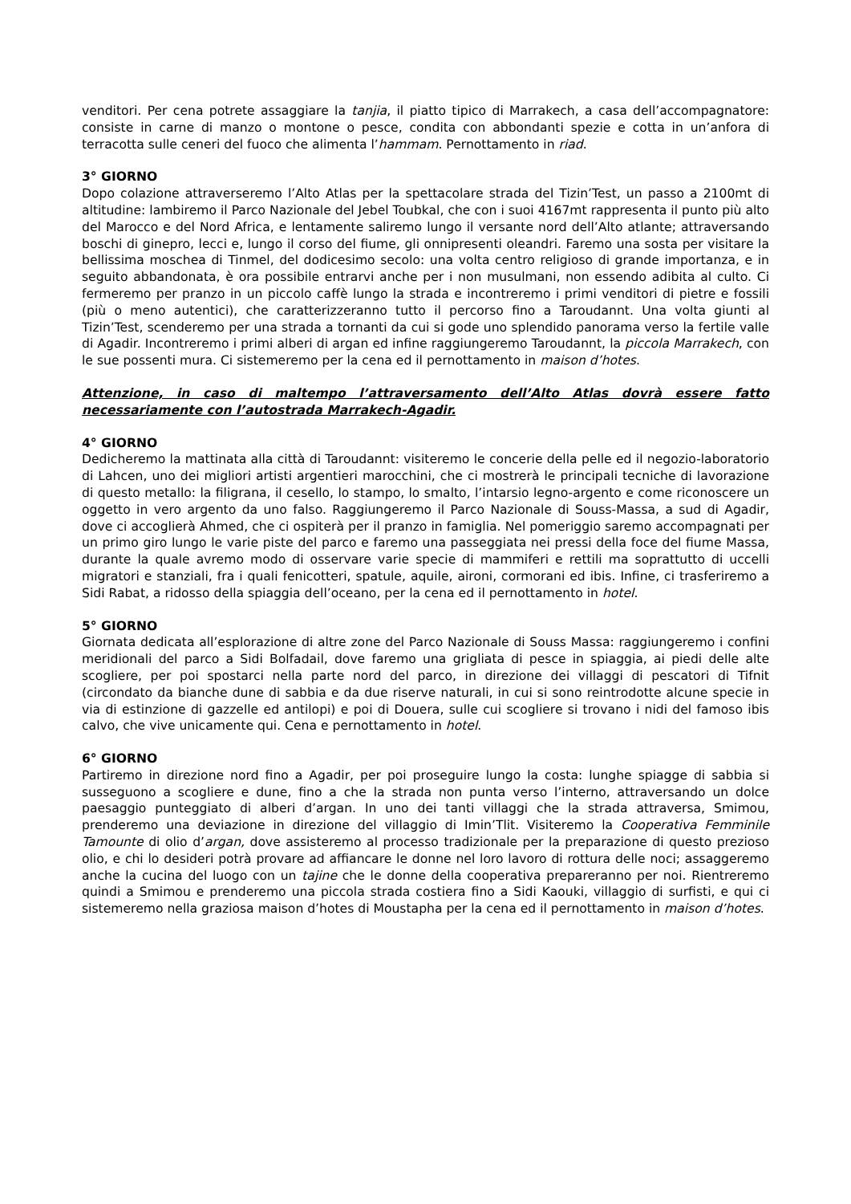venditori. Per cena potrete assaggiare la tanjia, il piatto tipico di Marrakech, a casa dell’accompagnatore: consiste in carne di manzo o montone o pesce, condita con abbondanti spezie e cotta in un’anfora di terracotta sulle ceneri del fuoco che alimenta l’hammam. Pernottamento in riad.
3° GIORNO
Dopo colazione attraverseremo l’Alto Atlas per la spettacolare strada del Tizin’Test, un passo a 2100mt di altitudine: lambiremo il Parco Nazionale del Jebel Toubkal, che con i suoi 4167mt rappresenta il punto più alto del Marocco e del Nord Africa, e lentamente saliremo lungo il versante nord dell’Alto atlante; attraversando boschi di ginepro, lecci e, lungo il corso del fiume, gli onnipresenti oleandri. Faremo una sosta per visitare la bellissima moschea di Tinmel, del dodicesimo secolo: una volta centro religioso di grande importanza, e in seguito abbandonata, è ora possibile entrarvi anche per i non musulmani, non essendo adibita al culto. Ci fermeremo per pranzo in un piccolo caffè lungo la strada e incontreremo i primi venditori di pietre e fossili (più o meno autentici), che caratterizzeranno tutto il percorso fino a Taroudannt. Una volta giunti al Tizin’Test, scenderemo per una strada a tornanti da cui si gode uno splendido panorama verso la fertile valle di Agadir. Incontreremo i primi alberi di argan ed infine raggiungeremo Taroudannt, la piccola Marrakech, con le sue possenti mura. Ci sistemeremo per la cena ed il pernottamento in maison d’hotes.
Attenzione, in caso di maltempo l’attraversamento dell’Alto Atlas dovrà essere fatto necessariamente con l’autostrada Marrakech-Agadir.
4° GIORNO
Dedicheremo la mattinata alla città di Taroudannt: visiteremo le concerie della pelle ed il negozio-laboratorio di Lahcen, uno dei migliori artisti argentieri marocchini, che ci mostrerà le principali tecniche di lavorazione di questo metallo: la filigrana, il cesello, lo stampo, lo smalto, l’intarsio legno-argento e come riconoscere un oggetto in vero argento da uno falso. Raggiungeremo il Parco Nazionale di Souss-Massa, a sud di Agadir, dove ci accoglierà Ahmed, che ci ospiterà per il pranzo in famiglia. Nel pomeriggio saremo accompagnati per un primo giro lungo le varie piste del parco e faremo una passeggiata nei pressi della foce del fiume Massa, durante la quale avremo modo di osservare varie specie di mammiferi e rettili ma soprattutto di uccelli migratori e stanziali, fra i quali fenicotteri, spatule, aquile, aironi, cormorani ed ibis. Infine, ci trasferiremo a Sidi Rabat, a ridosso della spiaggia dell’oceano, per la cena ed il pernottamento in hotel.
5° GIORNO
Giornata dedicata all’esplorazione di altre zone del Parco Nazionale di Souss Massa: raggiungeremo i confini meridionali del parco a Sidi Bolfadail, dove faremo una grigliata di pesce in spiaggia, ai piedi delle alte scogliere, per poi spostarci nella parte nord del parco, in direzione dei villaggi di pescatori di Tifnit (circondato da bianche dune di sabbia e da due riserve naturali, in cui si sono reintrodotte alcune specie in via di estinzione di gazzelle ed antilopi) e poi di Douera, sulle cui scogliere si trovano i nidi del famoso ibis calvo, che vive unicamente qui. Cena e pernottamento in hotel.
6° GIORNO
Partiremo in direzione nord fino a Agadir, per poi proseguire lungo la costa: lunghe spiagge di sabbia si susseguono a scogliere e dune, fino a che la strada non punta verso l’interno, attraversando un dolce paesaggio punteggiato di alberi d’argan. In uno dei tanti villaggi che la strada attraversa, Smimou, prenderemo una deviazione in direzione del villaggio di Imin’Tlit. Visiteremo la Cooperativa Femminile Tamounte di olio d’argan, dove assisteremo al processo tradizionale per la preparazione di questo prezioso olio, e chi lo desideri potrà provare ad affiancare le donne nel loro lavoro di rottura delle noci; assaggeremo anche la cucina del luogo con un tajine che le donne della cooperativa prepareranno per noi. Rientreremo quindi a Smimou e prenderemo una piccola strada costiera fino a Sidi Kaouki, villaggio di surfisti, e qui ci sistemeremo nella graziosa maison d’hotes di Moustapha per la cena ed il pernottamento in maison d’hotes.